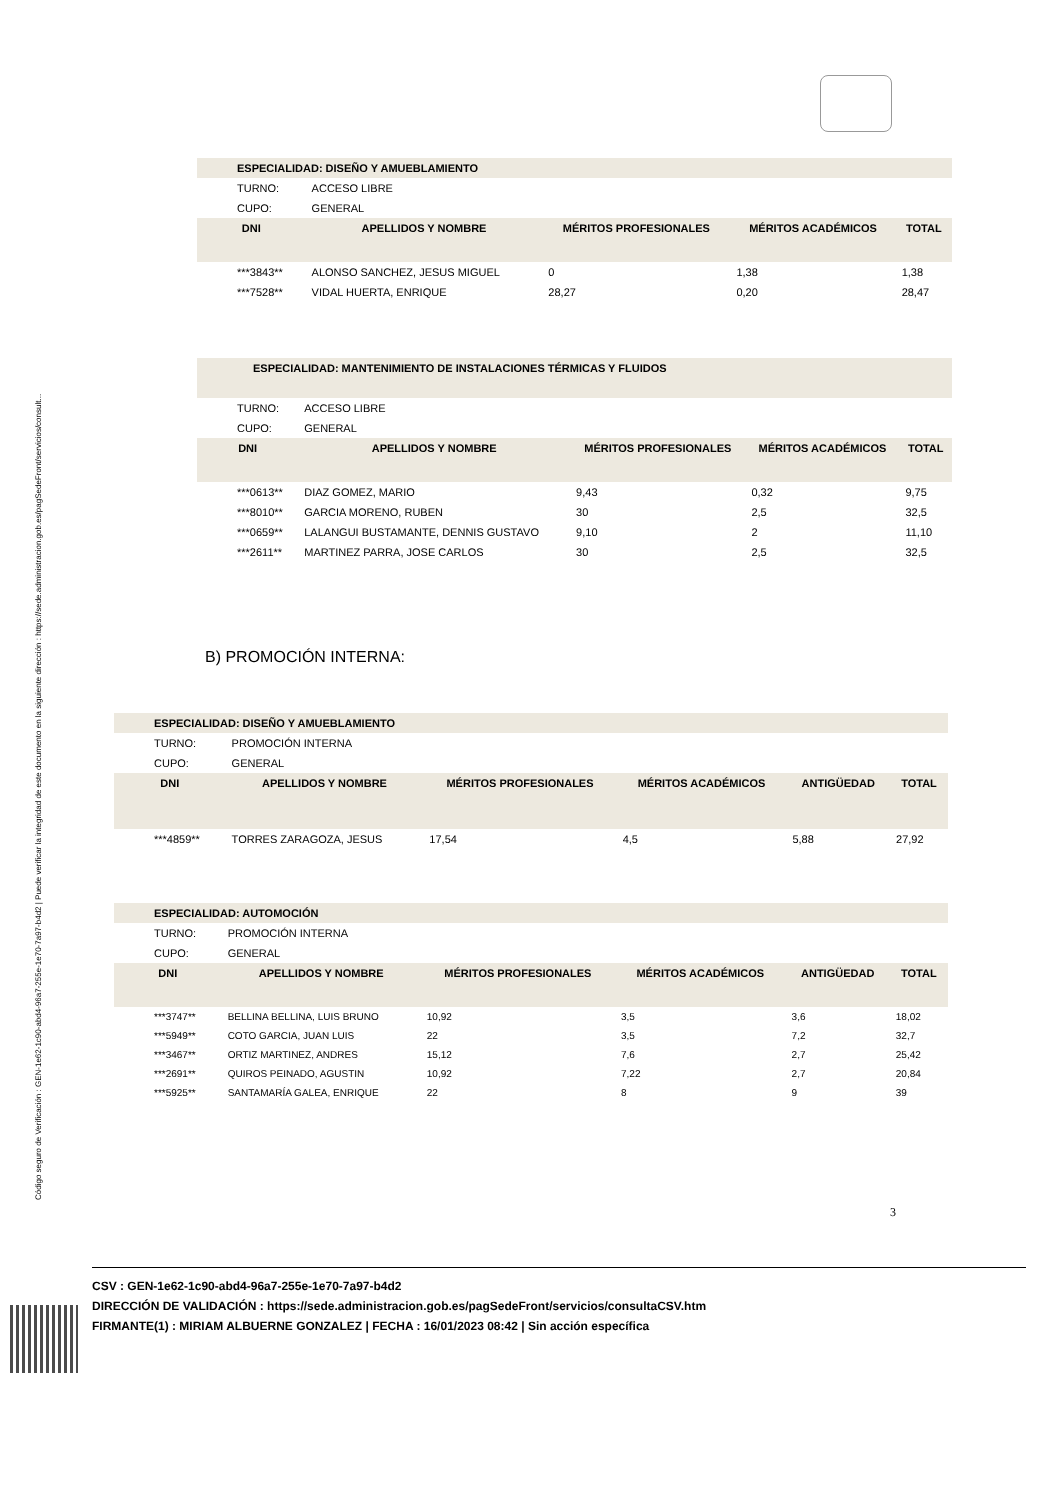Código seguro de Verificación : GEN-1e62-1c90-abd4-96a7-255e-1e70-7a97-b4d2 | Puede verificar la integridad de este documento en la siguiente dirección : https://sede.administracion.gob.es/pagSedeFront/servicios/consult...
| ESPECIALIDAD: DISEÑO Y AMUEBLAMIENTO | | | | |
| TURNO: | ACCESO LIBRE | | | |
| CUPO: | GENERAL | | | |
| DNI | APELLIDOS Y NOMBRE | MÉRITOS PROFESIONALES | MÉRITOS ACADÉMICOS | TOTAL |
| ***3843** | ALONSO SANCHEZ, JESUS MIGUEL | 0 | 1,38 | 1,38 |
| ***7528** | VIDAL HUERTA, ENRIQUE | 28,27 | 0,20 | 28,47 |
| ESPECIALIDAD: MANTENIMIENTO DE INSTALACIONES TÉRMICAS Y FLUIDOS | | | | |
| TURNO: | ACCESO LIBRE | | | |
| CUPO: | GENERAL | | | |
| DNI | APELLIDOS Y NOMBRE | MÉRITOS PROFESIONALES | MÉRITOS ACADÉMICOS | TOTAL |
| ***0613** | DIAZ GOMEZ, MARIO | 9,43 | 0,32 | 9,75 |
| ***8010** | GARCIA MORENO, RUBEN | 30 | 2,5 | 32,5 |
| ***0659** | LALANGUI BUSTAMANTE, DENNIS GUSTAVO | 9,10 | 2 | 11,10 |
| ***2611** | MARTINEZ PARRA, JOSE CARLOS | 30 | 2,5 | 32,5 |
B) PROMOCIÓN INTERNA:
| ESPECIALIDAD: DISEÑO Y AMUEBLAMIENTO | | | | | |
| TURNO: | PROMOCIÓN INTERNA | | | | |
| CUPO: | GENERAL | | | | |
| DNI | APELLIDOS Y NOMBRE | MÉRITOS PROFESIONALES | MÉRITOS ACADÉMICOS | ANTIGÜEDAD | TOTAL |
| ***4859** | TORRES ZARAGOZA, JESUS | 17,54 | 4,5 | 5,88 | 27,92 |
| ESPECIALIDAD: AUTOMOCIÓN | | | | | |
| TURNO: | PROMOCIÓN INTERNA | | | | |
| CUPO: | GENERAL | | | | |
| DNI | APELLIDOS Y NOMBRE | MÉRITOS PROFESIONALES | MÉRITOS ACADÉMICOS | ANTIGÜEDAD | TOTAL |
| ***3747** | BELLINA BELLINA, LUIS BRUNO | 10,92 | 3,5 | 3,6 | 18,02 |
| ***5949** | COTO GARCIA, JUAN LUIS | 22 | 3,5 | 7,2 | 32,7 |
| ***3467** | ORTIZ MARTINEZ, ANDRES | 15,12 | 7,6 | 2,7 | 25,42 |
| ***2691** | QUIROS PEINADO, AGUSTIN | 10,92 | 7,22 | 2,7 | 20,84 |
| ***5925** | SANTAMARÍA GALEA, ENRIQUE | 22 | 8 | 9 | 39 |
3
CSV : GEN-1e62-1c90-abd4-96a7-255e-1e70-7a97-b4d2
DIRECCIÓN DE VALIDACIÓN : https://sede.administracion.gob.es/pagSedeFront/servicios/consultaCSV.htm
FIRMANTE(1) : MIRIAM ALBUERNE GONZALEZ | FECHA : 16/01/2023 08:42 | Sin acción específica